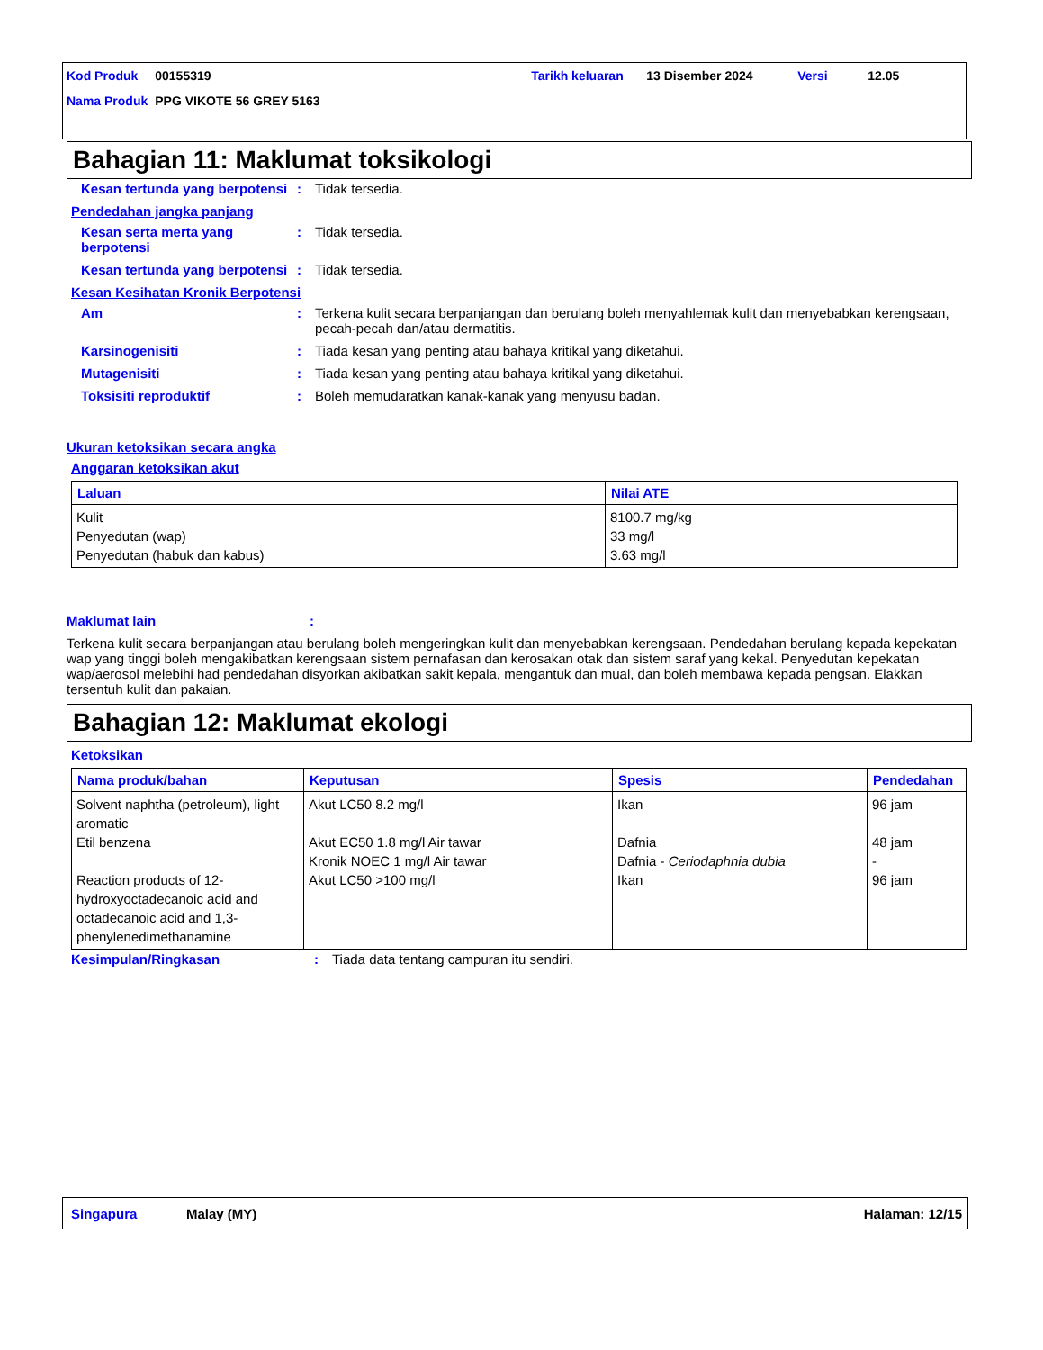| Kod Produk | 00155319 | Tarikh keluaran | 13 Disember 2024 | Versi | 12.05 |
| Nama Produk | PPG VIKOTE 56 GREY 5163 | | | | |
Bahagian 11: Maklumat toksikologi
Kesan tertunda yang berpotensi: Tidak tersedia.
Pendedahan jangka panjang
Kesan serta merta yang berpotensi: Tidak tersedia.
Kesan tertunda yang berpotensi: Tidak tersedia.
Kesan Kesihatan Kronik Berpotensi
Am: Terkena kulit secara berpanjangan dan berulang boleh menyahlemak kulit dan menyebabkan kerengsaan, pecah-pecah dan/atau dermatitis.
Karsinogenisiti: Tiada kesan yang penting atau bahaya kritikal yang diketahui.
Mutagenisiti: Tiada kesan yang penting atau bahaya kritikal yang diketahui.
Toksisiti reproduktif: Boleh memudaratkan kanak-kanak yang menyusu badan.
Ukuran ketoksikan secara angka
Anggaran ketoksikan akut
| Laluan | Nilai ATE |
| --- | --- |
| Kulit Penyedutan (wap) Penyedutan (habuk dan kabus) | 8100.7 mg/kg 33 mg/l 3.63 mg/l |
Maklumat lain:
Terkena kulit secara berpanjangan atau berulang boleh mengeringkan kulit dan menyebabkan kerengsaan. Pendedahan berulang kepada kepekatan wap yang tinggi boleh mengakibatkan kerengsaan sistem pernafasan dan kerosakan otak dan sistem saraf yang kekal. Penyedutan kepekatan wap/aerosol melebihi had pendedahan disyorkan akibatkan sakit kepala, mengantuk dan mual, dan boleh membawa kepada pengsan. Elakkan tersentuh kulit dan pakaian.
Bahagian 12: Maklumat ekologi
Ketoksikan
| Nama produk/bahan | Keputusan | Spesis | Pendedahan |
| --- | --- | --- | --- |
| Solvent naphtha (petroleum), light aromatic Etil benzena Reaction products of 12-hydroxyoctadecanoic acid and octadecanoic acid and 1,3-phenylenedimethanamine | Akut LC50 8.2 mg/l Akut EC50 1.8 mg/l Air tawar Kronik NOEC 1 mg/l Air tawar Akut LC50 >100 mg/l | Ikan Dafnia Dafnia - Ceriodaphnia dubia Ikan | 96 jam 48 jam - 96 jam |
Kesimpulan/Ringkasan: Tiada data tentang campuran itu sendiri.
Singapura Malay (MY) Halaman: 12/15